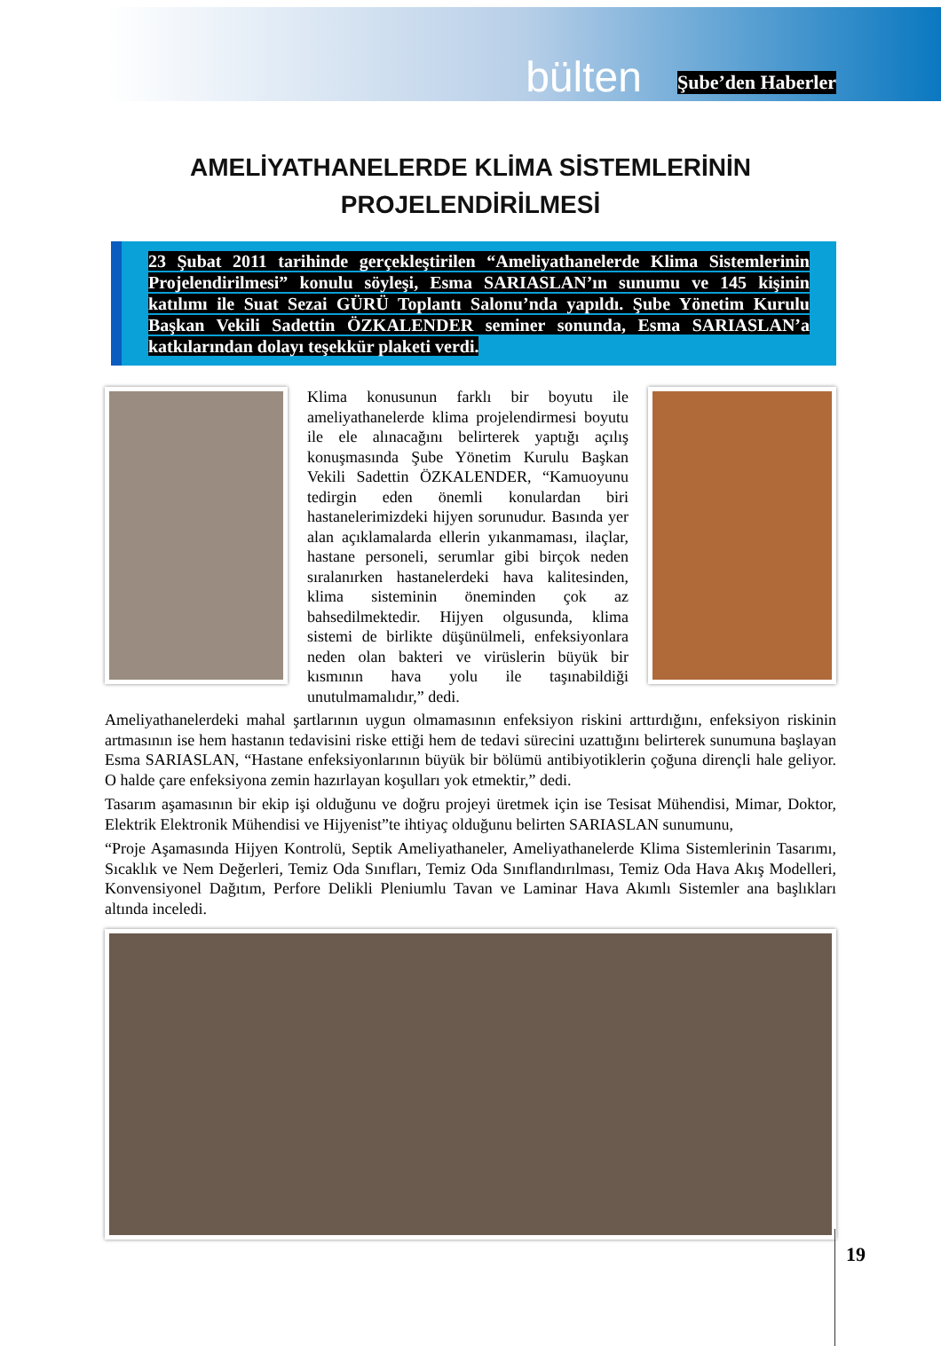bülten Şube’den Haberler
AMELİYATHANELERDE KLİMA SİSTEMLERİNİN
PROJELENDİRİLMESİ
23 Şubat 2011 tarihinde gerçekleştirilen “Ameliyathanelerde Klima Sistemlerinin Projelendirilmesi” konulu söyleşi, Esma SARIASLAN’ın sunumu ve 145 kişinin katılımı ile Suat Sezai GÜRÜ Toplantı Salonu’nda yapıldı. Şube Yönetim Kurulu Başkan Vekili Sadettin ÖZKALENDER seminer sonunda, Esma SARIASLAN’a katkılarından dolayı teşekkür plaketi verdi.
Klima konusunun farklı bir boyutu ile ameliyathanelerde klima projelendirmesi boyutu ile ele alınacağını belirterek yaptığı açılış konuşmasında Şube Yönetim Kurulu Başkan Vekili Sadettin ÖZKALENDER, “Kamuoyunu tedirgin eden önemli konulardan biri hastanelerimizdeki hijyen sorunudur. Basında yer alan açıklamalarda ellerin yıkanmaması, ilaçlar, hastane personeli, serumlar gibi birçok neden sıralanırken hastanelerdeki hava kalitesinden, klima sisteminin öneminden çok az bahsedilmektedir. Hijyen olgusunda, klima sistemi de birlikte düşünülmeli, enfeksiyonlara neden olan bakteri ve virüslerin büyük bir kısmının hava yolu ile taşınabildiği unutulmamalıdır,” dedi.
Ameliyathanelerdeki mahal şartlarının uygun olmamasının enfeksiyon riskini arttırdığını, enfeksiyon riskinin artmasının ise hem hastanın tedavisini riske ettiği hem de tedavi sürecini uzattığını belirterek sunumuna başlayan Esma SARIASLAN, “Hastane enfeksiyonlarının büyük bir bölümü antibiyotiklerin çoğuna dirençli hale geliyor. O halde çare enfeksiyona zemin hazırlayan koşulları yok etmektir,” dedi.
Tasarım aşamasının bir ekip işi olduğunu ve doğru projeyi üretmek için ise Tesisat Mühendisi, Mimar, Doktor, Elektrik Elektronik Mühendisi ve Hijyenist”te ihtiyaç olduğunu belirten SARIASLAN sunumunu,
“Proje Aşamasında Hijyen Kontrolü, Septik Ameliyathaneler, Ameliyathanelerde Klima Sistemlerinin Tasarımı, Sıcaklık ve Nem Değerleri, Temiz Oda Sınıfları, Temiz Oda Sınıflandırılması, Temiz Oda Hava Akış Modelleri, Konvensiyonel Dağıtım, Perfore Delikli Pleniumlu Tavan ve Laminar Hava Akımlı Sistemler ana başlıkları altında inceledi.
19